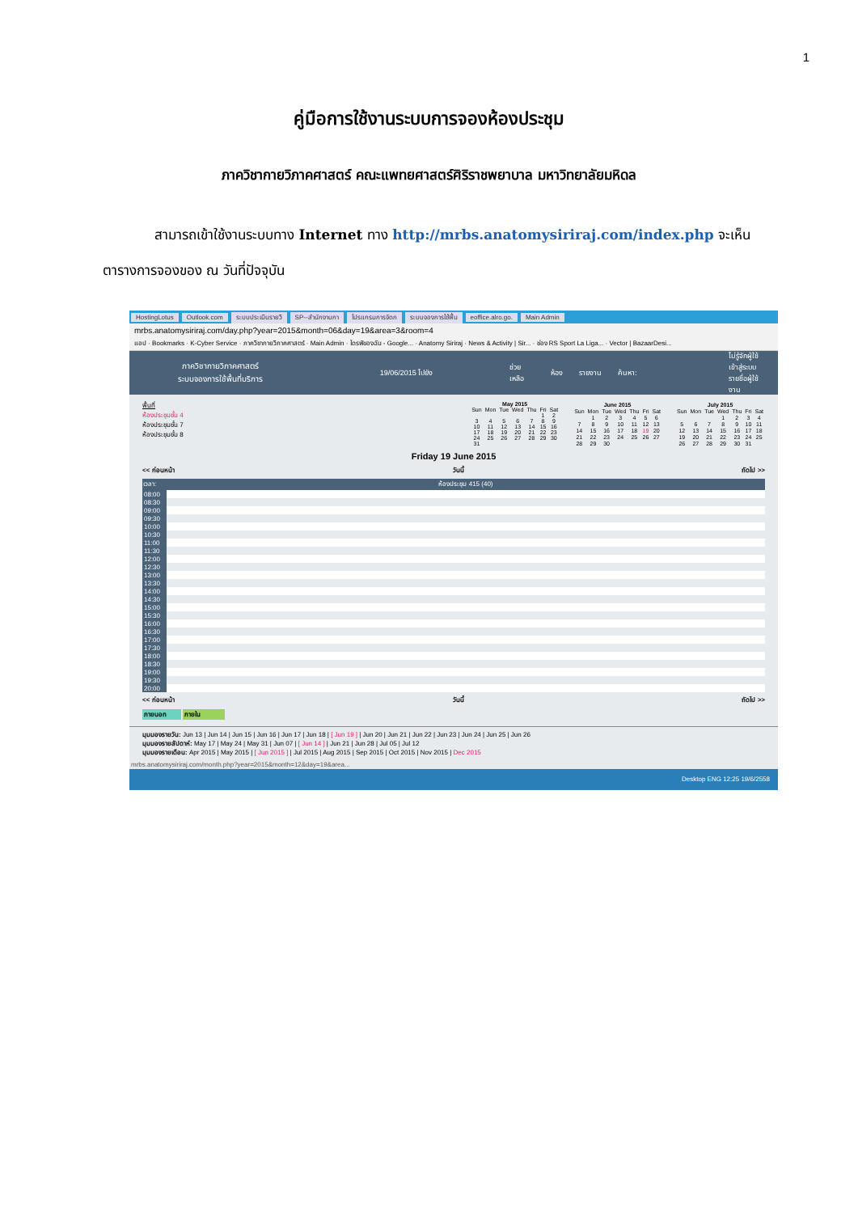1
คู่มือการใช้งานระบบการจองห้องประชุม
ภาควิชากายวิภาคศาสตร์ คณะแพทยศาสตร์ศิริราชพยาบาล มหาวิทยาลัยมหิดล
สามารถเข้าใช้งานระบบทาง Internet ทาง http://mrbs.anatomysiriraj.com/index.php จะเห็นตารางการจองของ ณ วันที่ปัจจุบัน
HostingLotus Outlook.com ระบบประเมินรายวิ SP--สำนักงานกา โปรแกรมการจัดก ระบบจองการใช้พื้น eoffice.alro.go. Main Admin
mrbs.anatomysiriraj.com/day.php?year=2015&month=06&day=19&area=3&room=4
แอป · Bookmarks · K-Cyber Service · ภาควิชากายวิภาคศาสตร์ · Main Admin · ไดรฟ์ของฉัน - Google... · Anatomy Siriraj · News & Activity | Sir... · ช่อง RS Sport La Liga... · Vector | BazaarDesi...
ภาควิชากายวิภาคศาสตร์
ระบบจองการใช้พื้นที่บริการ
19/06/2015 ไปยัง ช่วยเหลือ ห้อง รายงาน ค้นหา:
ไม่รู้จักผู้ใช้
เข้าสู่ระบบ
รายชื่อผู้ใช้งาน
พื้นที่
ห้องประชุมชั้น 4
ห้องประชุมชั้น 7
ห้องประชุมชั้น 8
| May 2015 | | | | | | |
| --- | --- | --- | --- | --- | --- | --- |
| Sun | Mon | Tue | Wed | Thu | Fri | Sat |
| | | | | | 1 | 2 |
| 3 | 4 | 5 | 6 | 7 | 8 | 9 |
| 10 | 11 | 12 | 13 | 14 | 15 | 16 |
| 17 | 18 | 19 | 20 | 21 | 22 | 23 |
| 24 | 25 | 26 | 27 | 28 | 29 | 30 |
| 31 | | | | | | |
| June 2015 | | | | | | |
| --- | --- | --- | --- | --- | --- | --- |
| Sun | Mon | Tue | Wed | Thu | Fri | Sat |
| | 1 | 2 | 3 | 4 | 5 | 6 |
| 7 | 8 | 9 | 10 | 11 | 12 | 13 |
| 14 | 15 | 16 | 17 | 18 | 19 | 20 |
| 21 | 22 | 23 | 24 | 25 | 26 | 27 |
| 28 | 29 | 30 | | | | |
| July 2015 | | | | | | |
| --- | --- | --- | --- | --- | --- | --- |
| Sun | Mon | Tue | Wed | Thu | Fri | Sat |
| | | | 1 | 2 | 3 | 4 |
| 5 | 6 | 7 | 8 | 9 | 10 | 11 |
| 12 | 13 | 14 | 15 | 16 | 17 | 18 |
| 19 | 20 | 21 | 22 | 23 | 24 | 25 |
| 26 | 27 | 28 | 29 | 30 | 31 | |
Friday 19 June 2015
<< ก่อนหน้า วันนี้ ถัดไป >>
| เวลา: | ห้องประชุม 415 (40) |
| --- | --- |
| 08:00 | |
| 08:30 | |
| 09:00 | |
| 09:30 | |
| 10:00 | |
| 10:30 | |
| 11:00 | |
| 11:30 | |
| 12:00 | |
| 12:30 | |
| 13:00 | |
| 13:30 | |
| 14:00 | |
| 14:30 | |
| 15:00 | |
| 15:30 | |
| 16:00 | |
| 16:30 | |
| 17:00 | |
| 17:30 | |
| 18:00 | |
| 18:30 | |
| 19:00 | |
| 19:30 | |
| 20:00 | |
<< ก่อนหน้า วันนี้ ถัดไป >>
ภายนอก ภายใน
มุมมองรายวัน: Jun 13 | Jun 14 | Jun 15 | Jun 16 | Jun 17 | Jun 18 | [ Jun 19 ] | Jun 20 | Jun 21 | Jun 22 | Jun 23 | Jun 24 | Jun 25 | Jun 26
มุมมองรายสัปดาห์: May 17 | May 24 | May 31 | Jun 07 | [ Jun 14 ] | Jun 21 | Jun 28 | Jul 05 | Jul 12
มุมมองรายเดือน: Apr 2015 | May 2015 | [ Jun 2015 ] | Jul 2015 | Aug 2015 | Sep 2015 | Oct 2015 | Nov 2015 | Dec 2015
mrbs.anatomysiriraj.com/month.php?year=2015&month=12&day=19&area...
Desktop ENG 12:25 19/6/2558